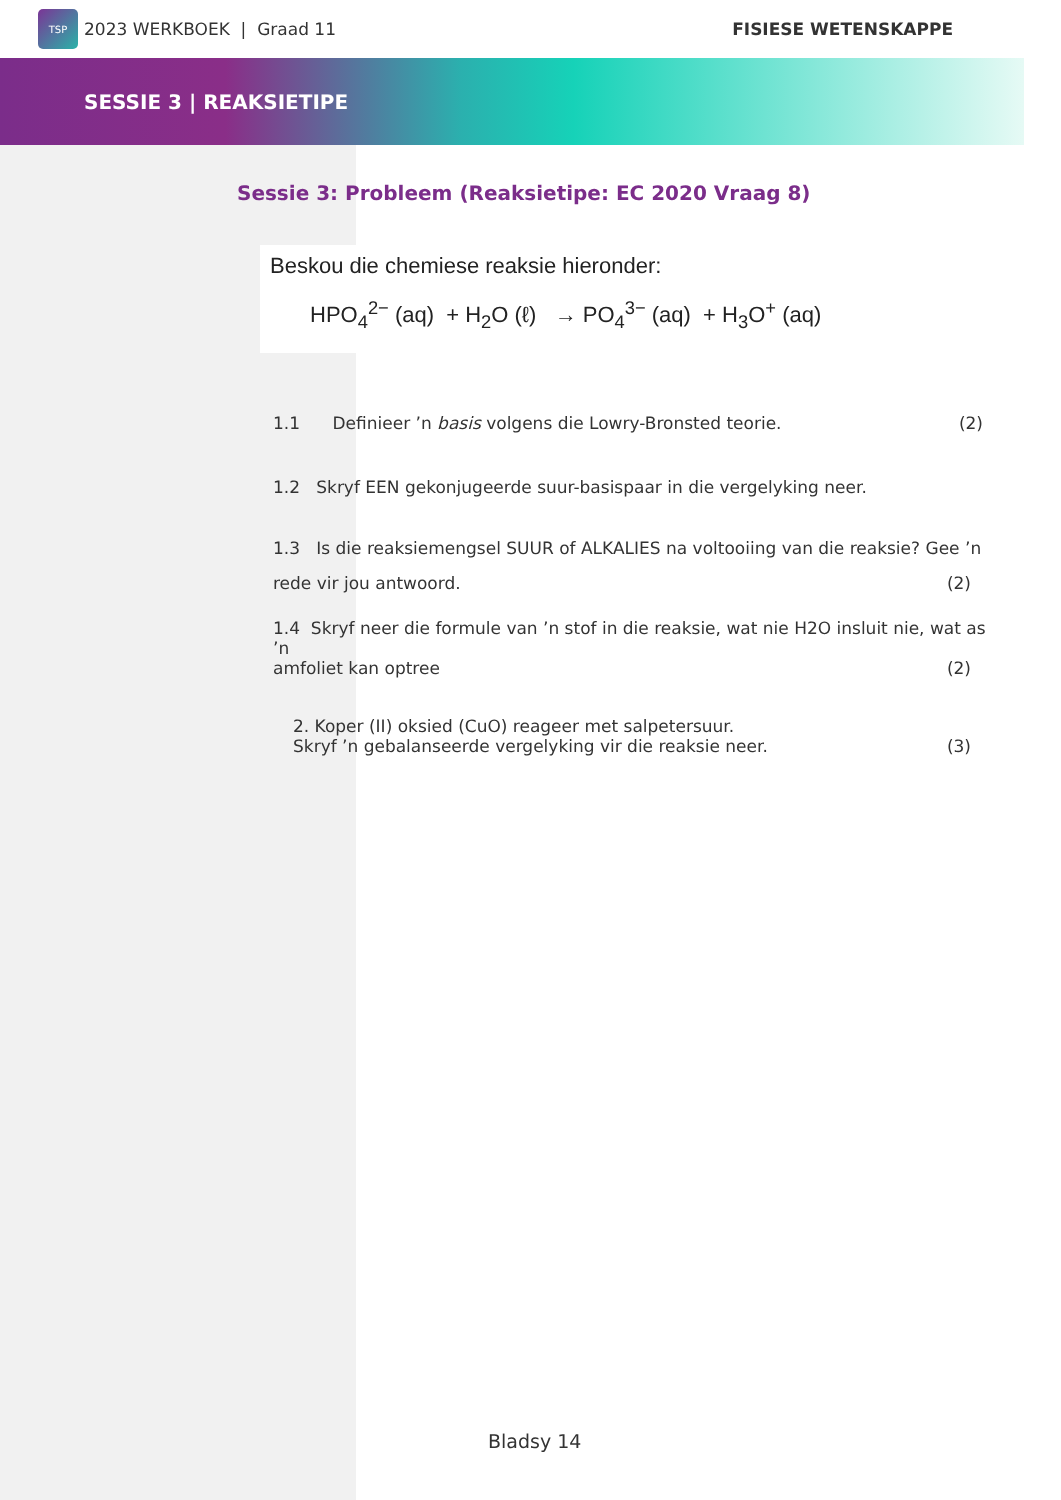TSP
2023 WERKBOEK | Graad 11
FISIESE WETENSKAPPE
SESSIE 3 | REAKSIETIPE
Sessie 3: Probleem (Reaksietipe: EC 2020 Vraag 8)
Beskou die chemiese reaksie hieronder:
HPO<sub>4</sub><sup>2−</sup> (aq) + H<sub>2</sub>O (ℓ) → PO<sub>4</sub><sup>3−</sup> (aq) + H<sub>3</sub>O<sup>+</sup> (aq)
1.1 Definieer ’n basis volgens die Lowry-Bronsted teorie. (2)
1.2 Skryf EEN gekonjugeerde suur-basispaar in die vergelyking neer.
1.3 Is die reaksiemengsel SUUR of ALKALIES na voltooiing van die reaksie? Gee ’n
rede vir jou antwoord. (2)
1.4 Skryf neer die formule van ’n stof in die reaksie, wat nie H2O insluit nie, wat as ’n
amfoliet kan optree (2)
2. Koper (II) oksied (CuO) reageer met salpetersuur.
Skryf ’n gebalanseerde vergelyking vir die reaksie neer. (3)
Bladsy 14